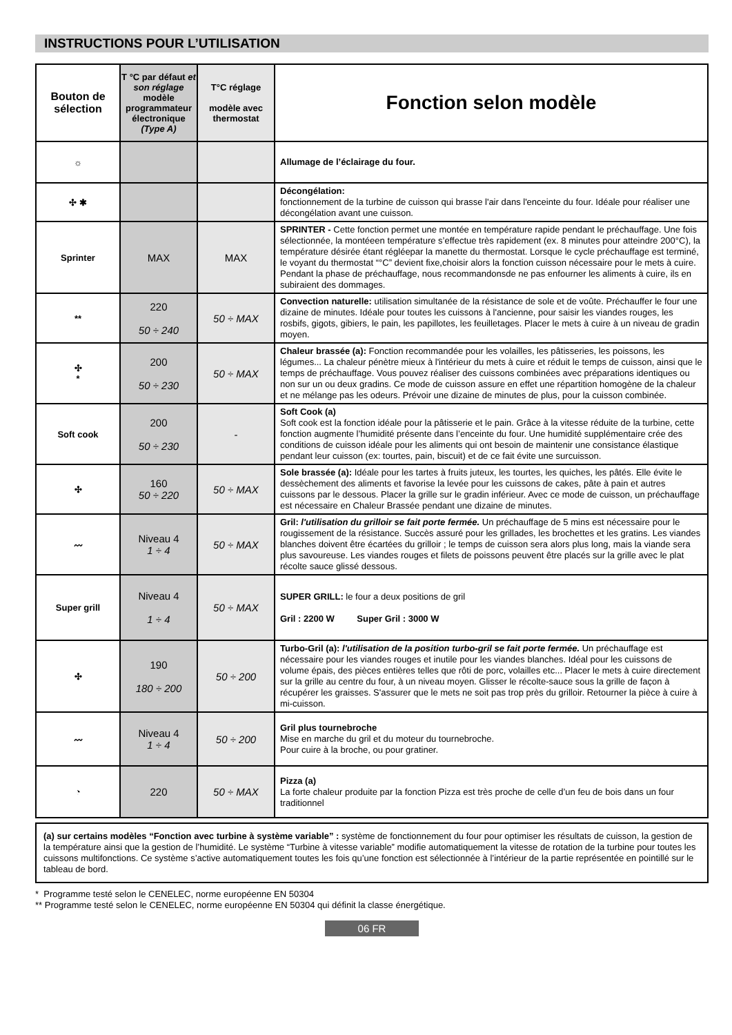INSTRUCTIONS POUR L’UTILISATION
| Bouton de sélection | T °C par défaut et son réglage modèle programmateur électronique (Type A) | T°C réglage modèle avec thermostat | Fonction selon modèle |
| --- | --- | --- | --- |
| ☼ | | | Allumage de l’éclairage du four. |
| ✣ ✱ | | | Décongélation: fonctionnement de la turbine de cuisson qui brasse l'air dans l'enceinte du four. Idéale pour réaliser une décongélation avant une cuisson. |
| Sprinter | MAX | MAX | SPRINTER - Cette fonction permet une montée en température rapide pendant le préchauffage. Une fois sélectionnée, la montéeen température s’effectue très rapidement (ex. 8 minutes pour atteindre 200°C), la température désirée étant régléepar la manette du thermostat. Lorsque le cycle préchauffage est terminé, le voyant du thermostat “°C” devient fixe,choisir alors la fonction cuisson nécessaire pour le mets à cuire. Pendant la phase de préchauffage, nous recommandonsde ne pas enfourner les aliments à cuire, ils en subiraient des dommages. |
| ** | 220 50 ÷ 240 | 50 ÷ MAX | Convection naturelle: utilisation simultanée de la résistance de sole et de voûte. Préchauffer le four une dizaine de minutes. Idéale pour toutes les cuissons à l'ancienne, pour saisir les viandes rouges, les rosbifs, gigots, gibiers, le pain, les papillotes, les feuilletages. Placer le mets à cuire à un niveau de gradin moyen. |
| ✣ * | 200 50 ÷ 230 | 50 ÷ MAX | Chaleur brassée (a): Fonction recommandée pour les volailles, les pâtisseries, les poissons, les légumes... La chaleur pénètre mieux à l'intérieur du mets à cuire et réduit le temps de cuisson, ainsi que le temps de préchauffage. Vous pouvez réaliser des cuissons combinées avec préparations identiques ou non sur un ou deux gradins. Ce mode de cuisson assure en effet une répartition homogène de la chaleur et ne mélange pas les odeurs. Prévoir une dizaine de minutes de plus, pour la cuisson combinée. |
| Soft cook | 200 50 ÷ 230 | - | Soft Cook (a) Soft cook est la fonction idéale pour la pâtisserie et le pain. Grâce à la vitesse réduite de la turbine, cette fonction augmente l’humidité présente dans l’enceinte du four. Une humidité supplémentaire crée des conditions de cuisson idéale pour les aliments qui ont besoin de maintenir une consistance élastique pendant leur cuisson (ex: tourtes, pain, biscuit) et de ce fait évite une surcuisson. |
| ✣ | 160 50 ÷ 220 | 50 ÷ MAX | Sole brassée (a): Idéale pour les tartes à fruits juteux, les tourtes, les quiches, les pâtés. Elle évite le dessèchement des aliments et favorise la levée pour les cuissons de cakes, pâte à pain et autres cuissons par le dessous. Placer la grille sur le gradin inférieur. Avec ce mode de cuisson, un préchauffage est nécessaire en Chaleur Brassée pendant une dizaine de minutes. |
| 〰 | Niveau 4 1 ÷ 4 | 50 ÷ MAX | Gril: l'utilisation du grilloir se fait porte fermée. Un préchauffage de 5 mins est nécessaire pour le rougissement de la résistance. Succès assuré pour les grillades, les brochettes et les gratins. Les viandes blanches doivent être écartées du grilloir ; le temps de cuisson sera alors plus long, mais la viande sera plus savoureuse. Les viandes rouges et filets de poissons peuvent être placés sur la grille avec le plat récolte sauce glissé dessous. |
| Super grill | Niveau 4 1 ÷ 4 | 50 ÷ MAX | SUPER GRILL: le four a deux positions de gril Gril : 2200 W Super Gril : 3000 W |
| ✣ | 190 180 ÷ 200 | 50 ÷ 200 | Turbo-Gril (a): l'utilisation de la position turbo-gril se fait porte fermée. Un préchauffage est nécessaire pour les viandes rouges et inutile pour les viandes blanches. Idéal pour les cuissons de volume épais, des pièces entières telles que rôti de porc, volailles etc... Placer le mets à cuire directement sur la grille au centre du four, à un niveau moyen. Glisser le récolte-sauce sous la grille de façon à récupérer les graisses. S'assurer que le mets ne soit pas trop près du grilloir. Retourner la pièce à cuire à mi-cuisson. |
| 〰 | Niveau 4 1 ÷ 4 | 50 ÷ 200 | Gril plus tournebroche Mise en marche du gril et du moteur du tournebroche. Pour cuire à la broche, ou pour gratiner. |
| ◔ | 220 | 50 ÷ MAX | Pizza (a) La forte chaleur produite par la fonction Pizza est très proche de celle d’un feu de bois dans un four traditionnel |
(a) sur certains modèles “Fonction avec turbine à système variable” : système de fonctionnement du four pour optimiser les résultats de cuisson, la gestion de la température ainsi que la gestion de l’humidité. Le système “Turbine à vitesse variable” modifie automatiquement la vitesse de rotation de la turbine pour toutes les cuissons multifonctions. Ce système s’active automatiquement toutes les fois qu’une fonction est sélectionnée à l’intérieur de la partie représentée en pointillé sur le tableau de bord.
* Programme testé selon le CENELEC, norme européenne EN 50304
** Programme testé selon le CENELEC, norme européenne EN 50304 qui définit la classe énergétique.
06 FR